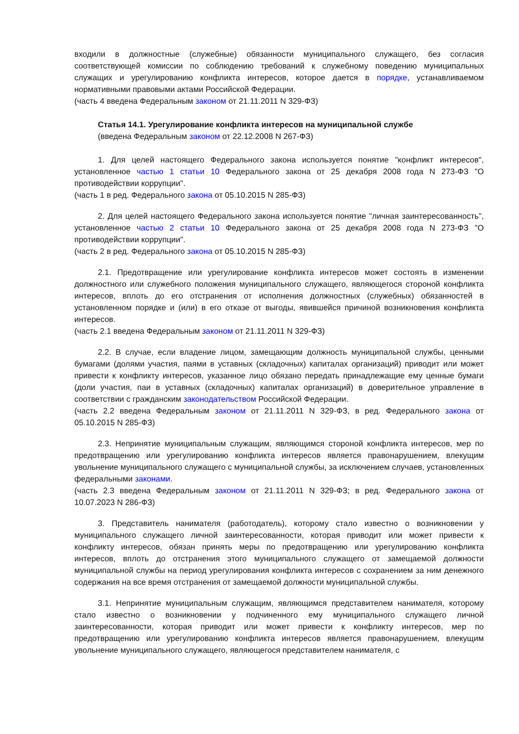входили в должностные (служебные) обязанности муниципального служащего, без согласия соответствующей комиссии по соблюдению требований к служебному поведению муниципальных служащих и урегулированию конфликта интересов, которое дается в порядке, устанавливаемом нормативными правовыми актами Российской Федерации.
(часть 4 введена Федеральным законом от 21.11.2011 N 329-ФЗ)
Статья 14.1. Урегулирование конфликта интересов на муниципальной службе
(введена Федеральным законом от 22.12.2008 N 267-ФЗ)
1. Для целей настоящего Федерального закона используется понятие "конфликт интересов", установленное частью 1 статьи 10 Федерального закона от 25 декабря 2008 года N 273-ФЗ "О противодействии коррупции".
(часть 1 в ред. Федерального закона от 05.10.2015 N 285-ФЗ)
2. Для целей настоящего Федерального закона используется понятие "личная заинтересованность", установленное частью 2 статьи 10 Федерального закона от 25 декабря 2008 года N 273-ФЗ "О противодействии коррупции".
(часть 2 в ред. Федерального закона от 05.10.2015 N 285-ФЗ)
2.1. Предотвращение или урегулирование конфликта интересов может состоять в изменении должностного или служебного положения муниципального служащего, являющегося стороной конфликта интересов, вплоть до его отстранения от исполнения должностных (служебных) обязанностей в установленном порядке и (или) в его отказе от выгоды, явившейся причиной возникновения конфликта интересов.
(часть 2.1 введена Федеральным законом от 21.11.2011 N 329-ФЗ)
2.2. В случае, если владение лицом, замещающим должность муниципальной службы, ценными бумагами (долями участия, паями в уставных (складочных) капиталах организаций) приводит или может привести к конфликту интересов, указанное лицо обязано передать принадлежащие ему ценные бумаги (доли участия, паи в уставных (складочных) капиталах организаций) в доверительное управление в соответствии с гражданским законодательством Российской Федерации.
(часть 2.2 введена Федеральным законом от 21.11.2011 N 329-ФЗ, в ред. Федерального закона от 05.10.2015 N 285-ФЗ)
2.3. Непринятие муниципальным служащим, являющимся стороной конфликта интересов, мер по предотвращению или урегулированию конфликта интересов является правонарушением, влекущим увольнение муниципального служащего с муниципальной службы, за исключением случаев, установленных федеральными законами.
(часть 2.3 введена Федеральным законом от 21.11.2011 N 329-ФЗ; в ред. Федерального закона от 10.07.2023 N 286-ФЗ)
3. Представитель нанимателя (работодатель), которому стало известно о возникновении у муниципального служащего личной заинтересованности, которая приводит или может привести к конфликту интересов, обязан принять меры по предотвращению или урегулированию конфликта интересов, вплоть до отстранения этого муниципального служащего от замещаемой должности муниципальной службы на период урегулирования конфликта интересов с сохранением за ним денежного содержания на все время отстранения от замещаемой должности муниципальной службы.
3.1. Непринятие муниципальным служащим, являющимся представителем нанимателя, которому стало известно о возникновении у подчиненного ему муниципального служащего личной заинтересованности, которая приводит или может привести к конфликту интересов, мер по предотвращению или урегулированию конфликта интересов является правонарушением, влекущим увольнение муниципального служащего, являющегося представителем нанимателя, с